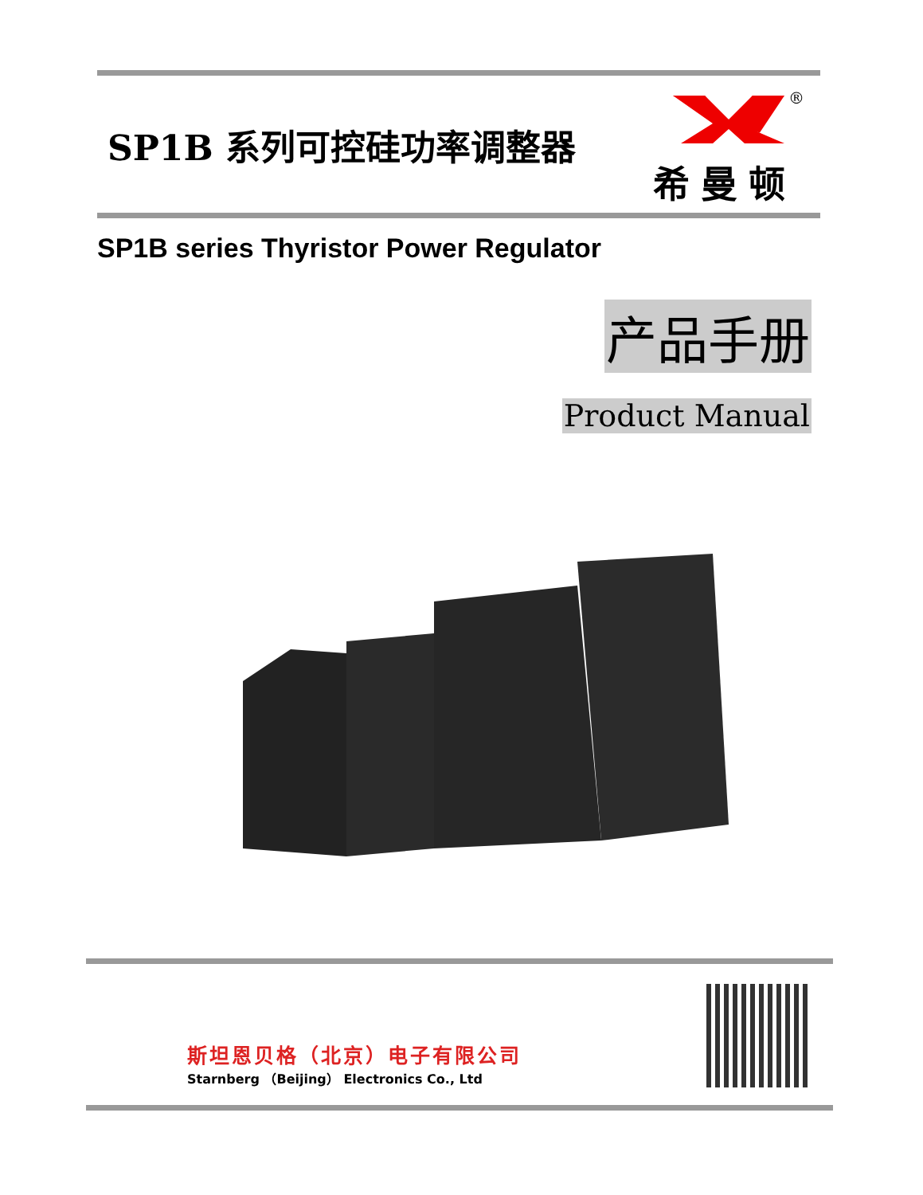SP1B 系列可控硅功率调整器
®
希曼顿
SP1B series Thyristor Power Regulator
产品手册
Product Manual
斯坦恩贝格（北京）电子有限公司
Starnberg （Beijing） Electronics Co., Ltd